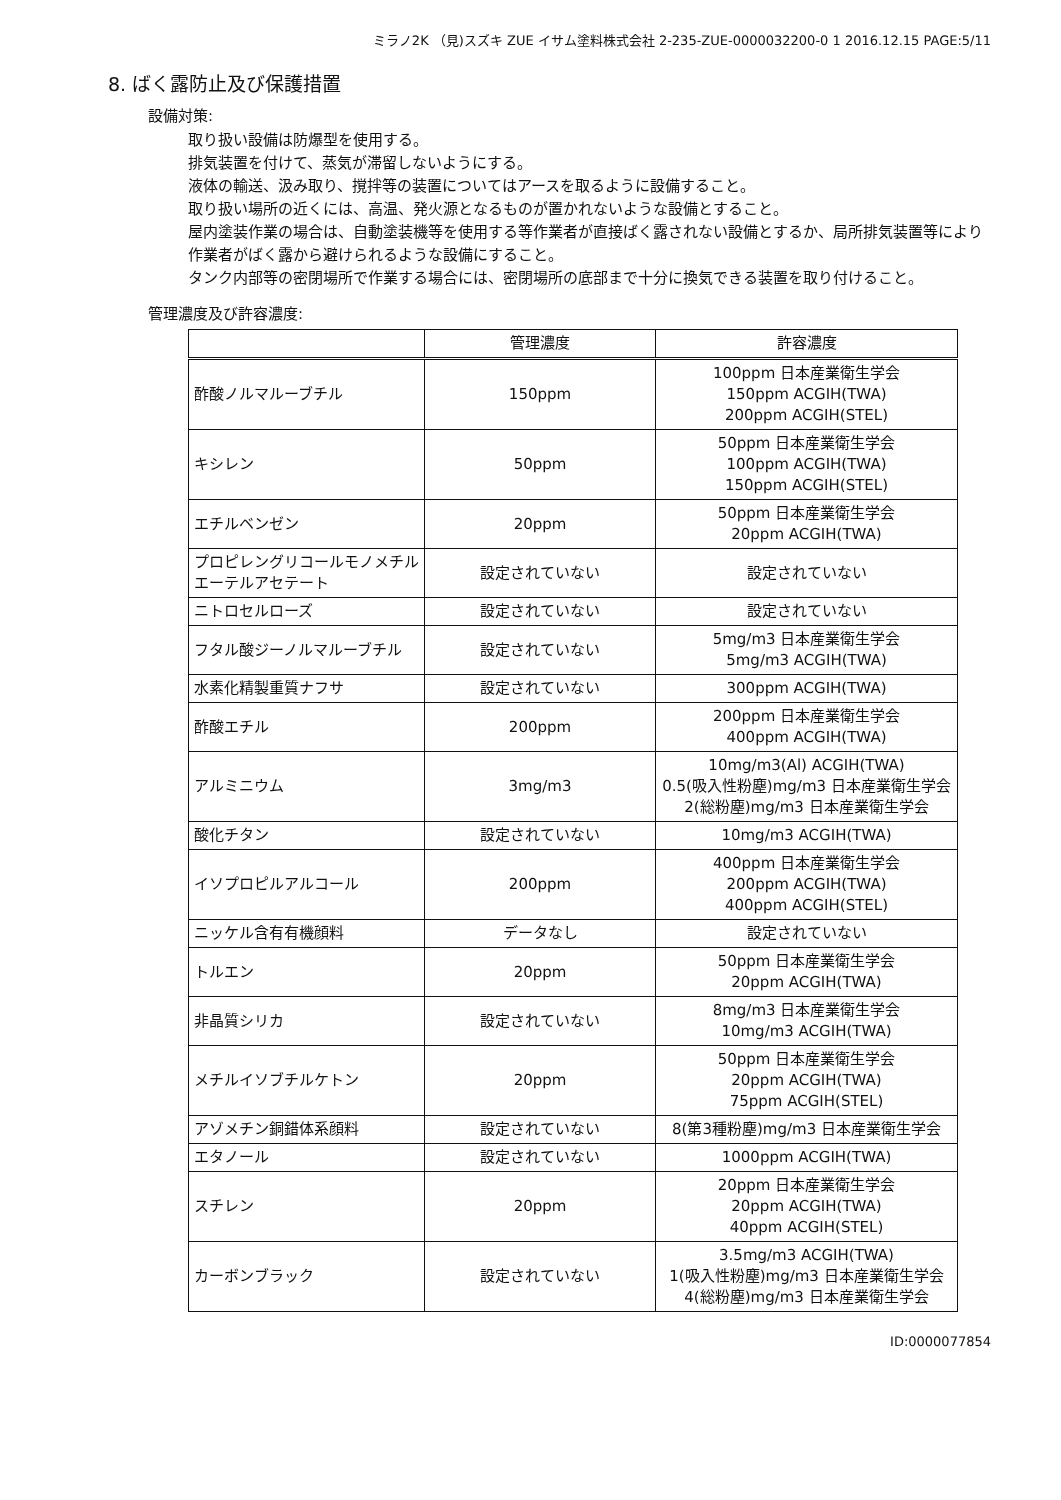ミラノ2K （見)スズキ ZUE イサム塗料株式会社 2-235-ZUE-0000032200-0 1 2016.12.15 PAGE:5/11
8. ばく露防止及び保護措置
設備対策:
取り扱い設備は防爆型を使用する。
排気装置を付けて、蒸気が滞留しないようにする。
液体の輸送、汲み取り、撹拌等の装置についてはアースを取るように設備すること。
取り扱い場所の近くには、高温、発火源となるものが置かれないような設備とすること。
屋内塗装作業の場合は、自動塗装機等を使用する等作業者が直接ばく露されない設備とするか、局所排気装置等により作業者がばく露から避けられるような設備にすること。
タンク内部等の密閉場所で作業する場合には、密閉場所の底部まで十分に換気できる装置を取り付けること。
管理濃度及び許容濃度:
| | 管理濃度 | 許容濃度 |
| --- | --- | --- |
| 酢酸ノルマルーブチル | 150ppm | 100ppm 日本産業衛生学会 150ppm ACGIH(TWA) 200ppm ACGIH(STEL) |
| キシレン | 50ppm | 50ppm 日本産業衛生学会 100ppm ACGIH(TWA) 150ppm ACGIH(STEL) |
| エチルベンゼン | 20ppm | 50ppm 日本産業衛生学会 20ppm ACGIH(TWA) |
| プロピレングリコールモノメチルエーテルアセテート | 設定されていない | 設定されていない |
| ニトロセルローズ | 設定されていない | 設定されていない |
| フタル酸ジーノルマルーブチル | 設定されていない | 5mg/m3 日本産業衛生学会 5mg/m3 ACGIH(TWA) |
| 水素化精製重質ナフサ | 設定されていない | 300ppm ACGIH(TWA) |
| 酢酸エチル | 200ppm | 200ppm 日本産業衛生学会 400ppm ACGIH(TWA) |
| アルミニウム | 3mg/m3 | 10mg/m3(Al) ACGIH(TWA) 0.5(吸入性粉塵)mg/m3 日本産業衛生学会 2(総粉塵)mg/m3 日本産業衛生学会 |
| 酸化チタン | 設定されていない | 10mg/m3 ACGIH(TWA) |
| イソプロピルアルコール | 200ppm | 400ppm 日本産業衛生学会 200ppm ACGIH(TWA) 400ppm ACGIH(STEL) |
| ニッケル含有有機顔料 | データなし | 設定されていない |
| トルエン | 20ppm | 50ppm 日本産業衛生学会 20ppm ACGIH(TWA) |
| 非晶質シリカ | 設定されていない | 8mg/m3 日本産業衛生学会 10mg/m3 ACGIH(TWA) |
| メチルイソブチルケトン | 20ppm | 50ppm 日本産業衛生学会 20ppm ACGIH(TWA) 75ppm ACGIH(STEL) |
| アゾメチン銅錯体系顔料 | 設定されていない | 8(第3種粉塵)mg/m3 日本産業衛生学会 |
| エタノール | 設定されていない | 1000ppm ACGIH(TWA) |
| スチレン | 20ppm | 20ppm 日本産業衛生学会 20ppm ACGIH(TWA) 40ppm ACGIH(STEL) |
| カーボンブラック | 設定されていない | 3.5mg/m3 ACGIH(TWA) 1(吸入性粉塵)mg/m3 日本産業衛生学会 4(総粉塵)mg/m3 日本産業衛生学会 |
ID:0000077854